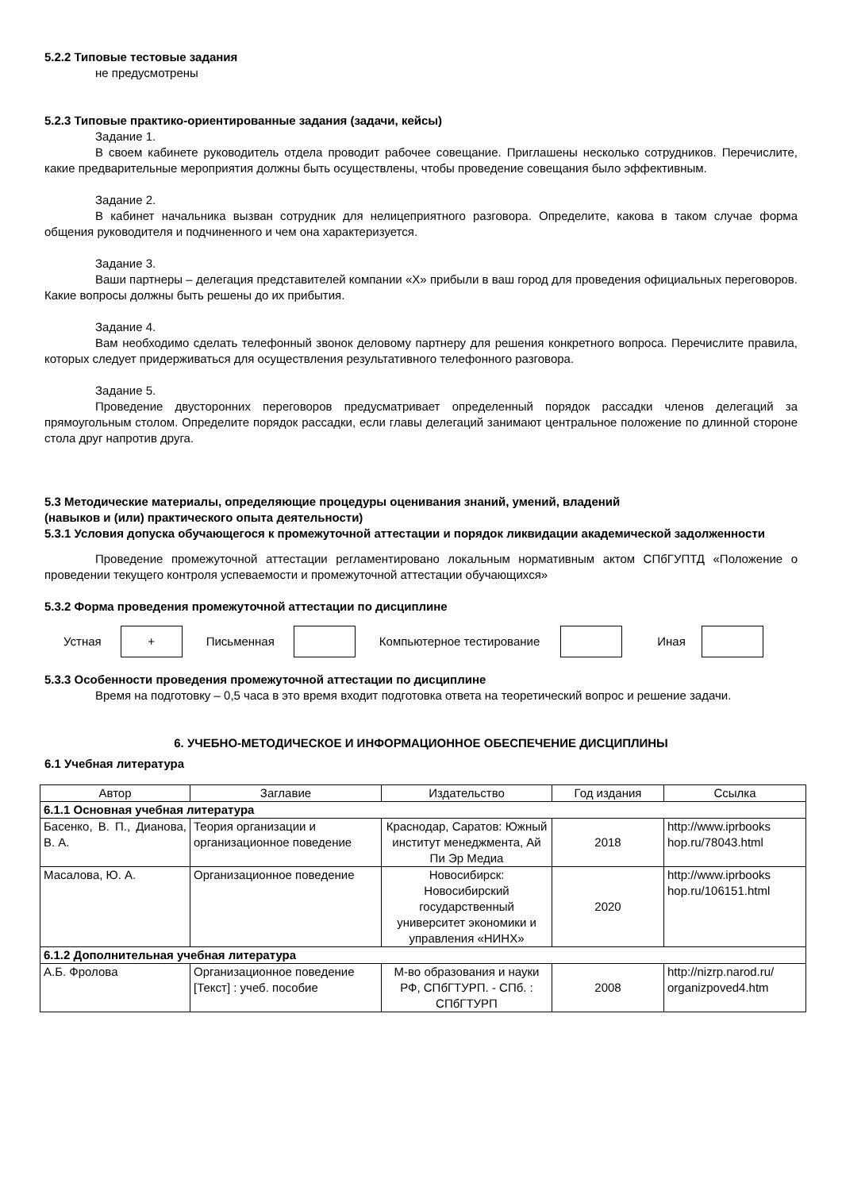5.2.2 Типовые тестовые задания
не предусмотрены
5.2.3 Типовые практико-ориентированные задания (задачи, кейсы)
Задание 1.
В своем кабинете руководитель отдела проводит рабочее совещание. Приглашены несколько сотрудников. Перечислите, какие предварительные мероприятия должны быть осуществлены, чтобы проведение совещания было эффективным.
Задание 2.
В кабинет начальника вызван сотрудник для нелицеприятного разговора. Определите, какова в таком случае форма общения руководителя и подчиненного и чем она характеризуется.
Задание 3.
Ваши партнеры – делегация представителей компании «Х» прибыли в ваш город для проведения официальных переговоров. Какие вопросы должны быть решены до их прибытия.
Задание 4.
Вам необходимо сделать телефонный звонок деловому партнеру для решения конкретного вопроса. Перечислите правила, которых следует придерживаться для осуществления результативного телефонного разговора.
Задание 5.
Проведение двусторонних переговоров предусматривает определенный порядок рассадки членов делегаций за прямоугольным столом. Определите порядок рассадки, если главы делегаций занимают центральное положение по длинной стороне стола друг напротив друга.
5.3 Методические материалы, определяющие процедуры оценивания знаний, умений, владений
(навыков и (или) практического опыта деятельности)
5.3.1 Условия допуска обучающегося к промежуточной аттестации и порядок ликвидации академической задолженности
Проведение промежуточной аттестации регламентировано локальным нормативным актом СПбГУПТД «Положение о проведении текущего контроля успеваемости и промежуточной аттестации обучающихся»
5.3.2 Форма проведения промежуточной аттестации по дисциплине
Устная
+
Письменная Компьютерное тестирование Иная
5.3.3 Особенности проведения промежуточной аттестации по дисциплине
Время на подготовку – 0,5 часа в это время входит подготовка ответа на теоретический вопрос и решение задачи.
6. УЧЕБНО-МЕТОДИЧЕСКОЕ И ИНФОРМАЦИОННОЕ ОБЕСПЕЧЕНИЕ ДИСЦИПЛИНЫ
6.1 Учебная литература
| Автор | Заглавие | Издательство | Год издания | Ссылка |
| --- | --- | --- | --- | --- |
| 6.1.1 Основная учебная литература | | | | |
| Басенко, В. П., Дианова, В. А. | Теория организации и организационное поведение | Краснодар, Саратов: Южный институт менеджмента, Ай Пи Эр Медиа | 2018 | http://www.iprbooks hop.ru/78043.html |
| Масалова, Ю. А. | Организационное поведение | Новосибирск: Новосибирский государственный университет экономики и управления «НИНХ» | 2020 | http://www.iprbooks hop.ru/106151.html |
| 6.1.2 Дополнительная учебная литература | | | | |
| А.Б. Фролова | Организационное поведение [Текст] : учеб. пособие | М-во образования и науки РФ, СПбГТУРП. - СПб. : СПбГТУРП | 2008 | http://nizrp.narod.ru/ organizpoved4.htm |